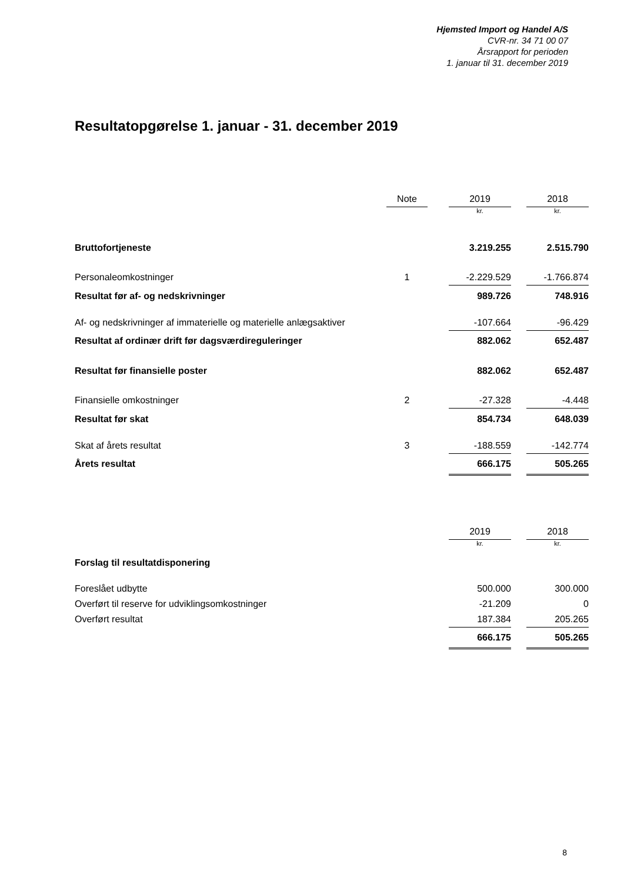Hjemsted Import og Handel A/S
CVR-nr. 34 71 00 07
Årsrapport for perioden
1. januar til 31. december 2019
Resultatopgørelse 1. januar - 31. december 2019
| | Note | | 2019 | | 2018 |
| | | | kr. | | kr. |
| Bruttofortjeneste | | | 3.219.255 | | 2.515.790 |
| Personaleomkostninger | 1 | | -2.229.529 | | -1.766.874 |
| Resultat før af- og nedskrivninger | | | 989.726 | | 748.916 |
| Af- og nedskrivninger af immaterielle og materielle anlægsaktiver | | | -107.664 | | -96.429 |
| Resultat af ordinær drift før dagsværdireguleringer | | | 882.062 | | 652.487 |
| Resultat før finansielle poster | | | 882.062 | | 652.487 |
| Finansielle omkostninger | 2 | | -27.328 | | -4.448 |
| Resultat før skat | | | 854.734 | | 648.039 |
| Skat af årets resultat | 3 | | -188.559 | | -142.774 |
| Årets resultat | | | 666.175 | | 505.265 |
| | | | 2019 | | 2018 |
| | | | kr. | | kr. |
| Forslag til resultatdisponering | | | | | |
| Foreslået udbytte | | | 500.000 | | 300.000 |
| Overført til reserve for udviklingsomkostninger | | | -21.209 | | 0 |
| Overført resultat | | | 187.384 | | 205.265 |
| | | | 666.175 | | 505.265 |
8